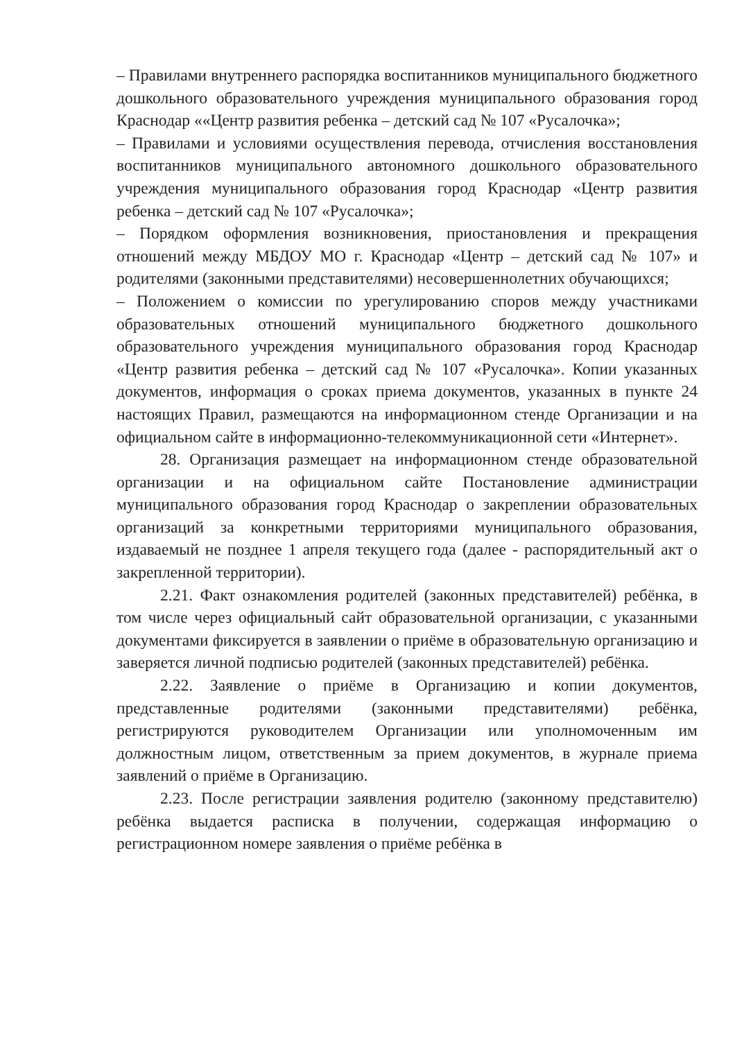– Правилами внутреннего распорядка воспитанников муниципального бюджетного дошкольного образовательного учреждения муниципального образования город Краснодар ««Центр развития ребенка – детский сад № 107 «Русалочка»;
– Правилами и условиями осуществления перевода, отчисления восстановления воспитанников муниципального автономного дошкольного образовательного учреждения муниципального образования город Краснодар «Центр развития ребенка – детский сад № 107 «Русалочка»;
– Порядком оформления возникновения, приостановления и прекращения отношений между МБДОУ МО г. Краснодар «Центр – детский сад № 107» и родителями (законными представителями) несовершеннолетних обучающихся;
– Положением о комиссии по урегулированию споров между участниками образовательных отношений муниципального бюджетного дошкольного образовательного учреждения муниципального образования город Краснодар «Центр развития ребенка – детский сад № 107 «Русалочка». Копии указанных документов, информация о сроках приема документов, указанных в пункте 24 настоящих Правил, размещаются на информационном стенде Организации и на официальном сайте в информационно-телекоммуникационной сети «Интернет».
28. Организация размещает на информационном стенде образовательной организации и на официальном сайте Постановление администрации муниципального образования город Краснодар о закреплении образовательных организаций за конкретными территориями муниципального образования, издаваемый не позднее 1 апреля текущего года (далее - распорядительный акт о закрепленной территории).
2.21. Факт ознакомления родителей (законных представителей) ребёнка, в том числе через официальный сайт образовательной организации, с указанными документами фиксируется в заявлении о приёме в образовательную организацию и заверяется личной подписью родителей (законных представителей) ребёнка.
2.22. Заявление о приёме в Организацию и копии документов, представленные родителями (законными представителями) ребёнка, регистрируются руководителем Организации или уполномоченным им должностным лицом, ответственным за прием документов, в журнале приема заявлений о приёме в Организацию.
2.23. После регистрации заявления родителю (законному представителю) ребёнка выдается расписка в получении, содержащая информацию о регистрационном номере заявления о приёме ребёнка в